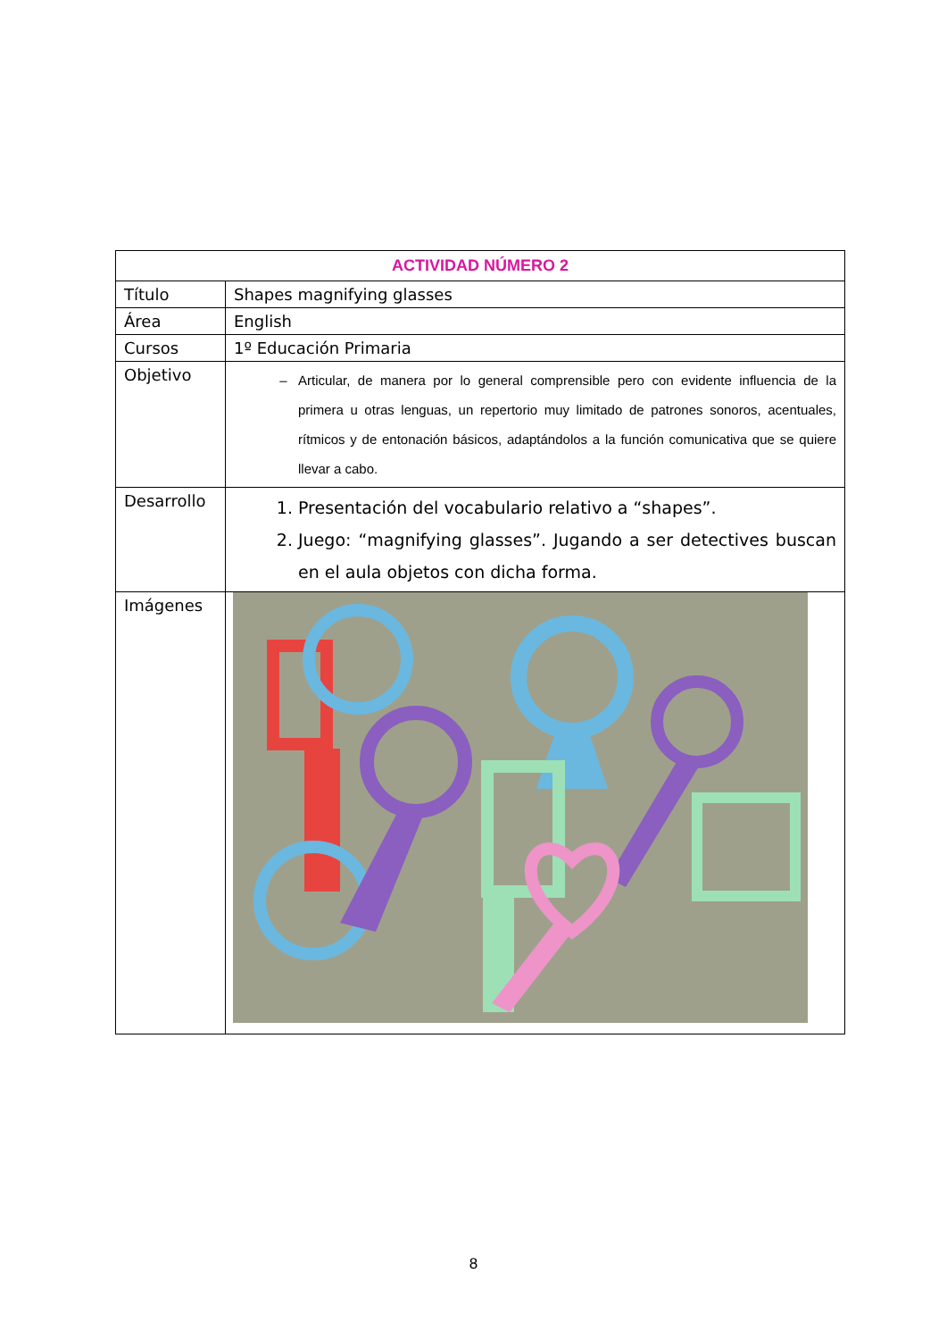| ACTIVIDAD NÚMERO 2 | |
| --- | --- |
| Título | Shapes magnifying glasses |
| Área | English |
| Cursos | 1º Educación Primaria |
| Objetivo | Articular, de manera por lo general comprensible pero con evidente influencia de la primera u otras lenguas, un repertorio muy limitado de patrones sonoros, acentuales, rítmicos y de entonación básicos, adaptándolos a la función comunicativa que se quiere llevar a cabo. |
| Desarrollo | 1. Presentación del vocabulario relativo a “shapes”. 2. Juego: “magnifying glasses”. Jugando a ser detectives buscan en el aula objetos con dicha forma. |
| Imágenes | |
8